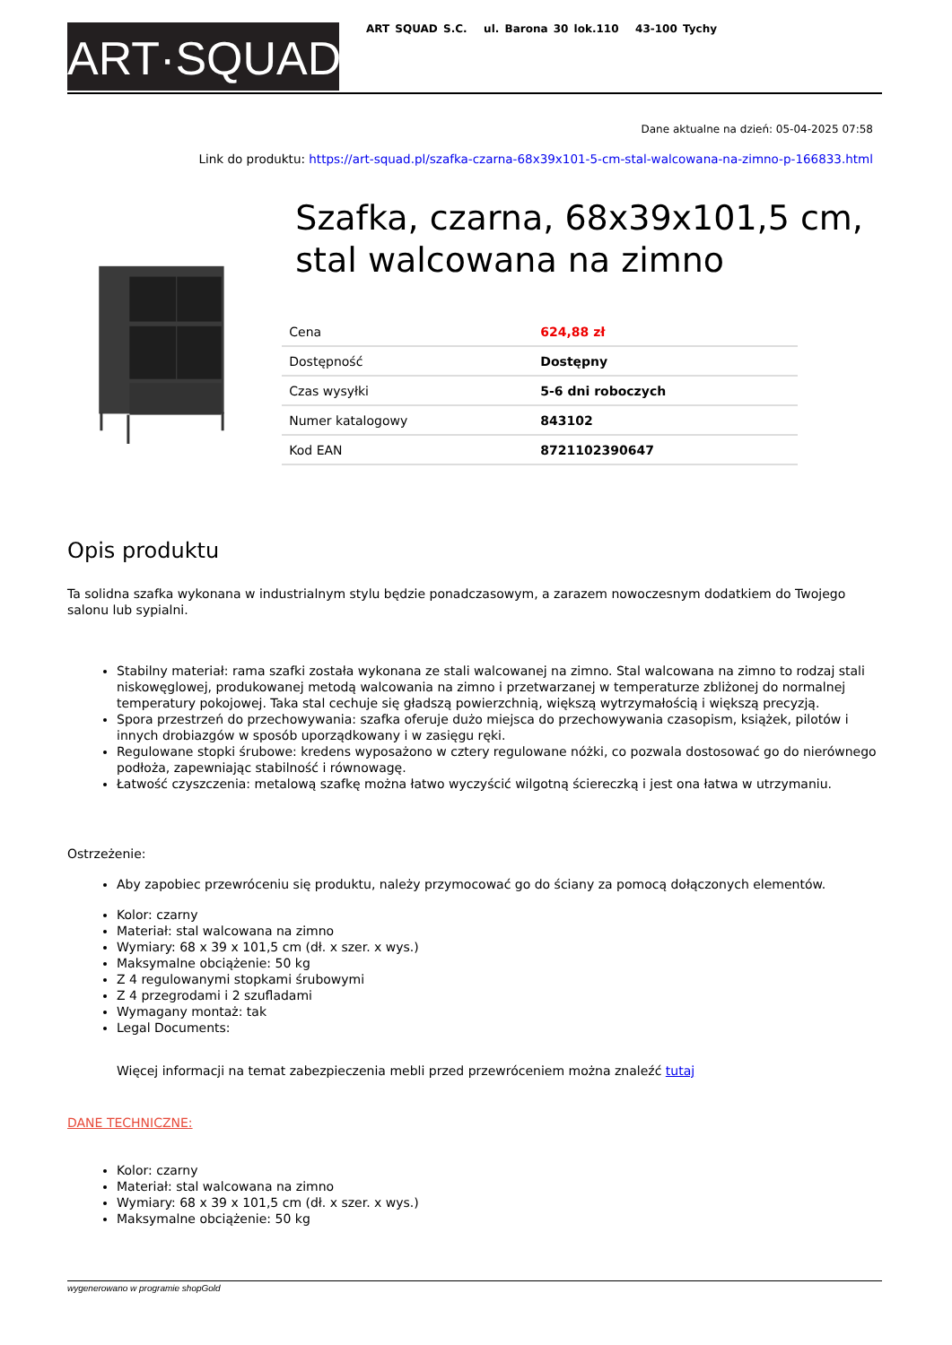ART·SQUAD
ART SQUAD S.C. ul. Barona 30 lok.110 43-100 Tychy
Dane aktualne na dzień: 05-04-2025 07:58
Link do produktu: https://art-squad.pl/szafka-czarna-68x39x101-5-cm-stal-walcowana-na-zimno-p-166833.html
Szafka, czarna, 68x39x101,5 cm, stal walcowana na zimno
| Cena | 624,88 zł |
| Dostępność | Dostępny |
| Czas wysyłki | 5-6 dni roboczych |
| Numer katalogowy | 843102 |
| Kod EAN | 8721102390647 |
Opis produktu
Ta solidna szafka wykonana w industrialnym stylu będzie ponadczasowym, a zarazem nowoczesnym dodatkiem do Twojego salonu lub sypialni.
Stabilny materiał: rama szafki została wykonana ze stali walcowanej na zimno. Stal walcowana na zimno to rodzaj stali niskowęglowej, produkowanej metodą walcowania na zimno i przetwarzanej w temperaturze zbliżonej do normalnej temperatury pokojowej. Taka stal cechuje się gładszą powierzchnią, większą wytrzymałością i większą precyzją.
Spora przestrzeń do przechowywania: szafka oferuje dużo miejsca do przechowywania czasopism, książek, pilotów i innych drobiazgów w sposób uporządkowany i w zasięgu ręki.
Regulowane stopki śrubowe: kredens wyposażono w cztery regulowane nóżki, co pozwala dostosować go do nierównego podłoża, zapewniając stabilność i równowagę.
Łatwość czyszczenia: metalową szafkę można łatwo wyczyścić wilgotną ściereczką i jest ona łatwa w utrzymaniu.
Ostrzeżenie:
Aby zapobiec przewróceniu się produktu, należy przymocować go do ściany za pomocą dołączonych elementów.
Kolor: czarny
Materiał: stal walcowana na zimno
Wymiary: 68 x 39 x 101,5 cm (dł. x szer. x wys.)
Maksymalne obciążenie: 50 kg
Z 4 regulowanymi stopkami śrubowymi
Z 4 przegrodami i 2 szufladami
Wymagany montaż: tak
Legal Documents:
Więcej informacji na temat zabezpieczenia mebli przed przewróceniem można znaleźć tutaj
DANE TECHNICZNE:
Kolor: czarny
Materiał: stal walcowana na zimno
Wymiary: 68 x 39 x 101,5 cm (dł. x szer. x wys.)
Maksymalne obciążenie: 50 kg
wygenerowano w programie shopGold